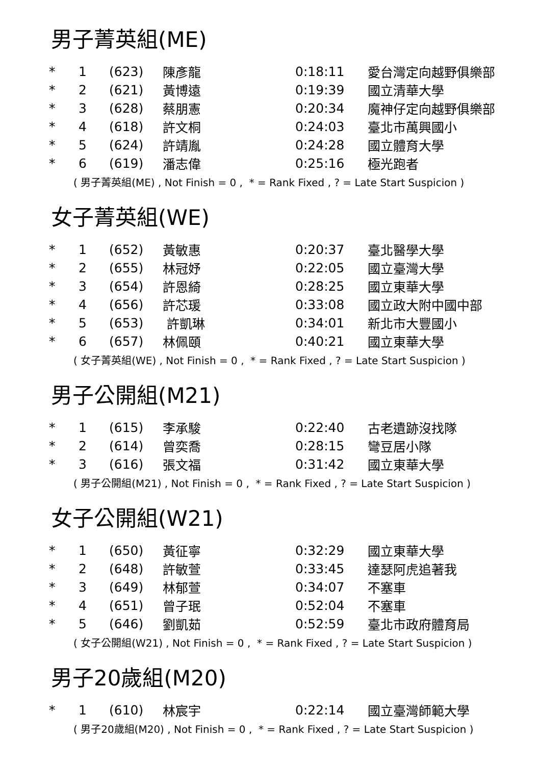男子菁英組(ME)
| * | 1 | (623) | 陳彥龍 | 0:18:11 | 愛台灣定向越野俱樂部 |
| * | 2 | (621) | 黃博遠 | 0:19:39 | 國立清華大學 |
| * | 3 | (628) | 蔡朋憲 | 0:20:34 | 魔神仔定向越野俱樂部 |
| * | 4 | (618) | 許文桐 | 0:24:03 | 臺北市萬興國小 |
| * | 5 | (624) | 許靖胤 | 0:24:28 | 國立體育大學 |
| * | 6 | (619) | 潘志偉 | 0:25:16 | 極光跑者 |
( 男子菁英組(ME) , Not Finish = 0 , * = Rank Fixed , ? = Late Start Suspicion )
女子菁英組(WE)
| * | 1 | (652) | 黃敏惠 | 0:20:37 | 臺北醫學大學 |
| * | 2 | (655) | 林冠妤 | 0:22:05 | 國立臺灣大學 |
| * | 3 | (654) | 許恩綺 | 0:28:25 | 國立東華大學 |
| * | 4 | (656) | 許芯瑗 | 0:33:08 | 國立政大附中國中部 |
| * | 5 | (653) | 許凱琳 | 0:34:01 | 新北市大豐國小 |
| * | 6 | (657) | 林佩頤 | 0:40:21 | 國立東華大學 |
( 女子菁英組(WE) , Not Finish = 0 , * = Rank Fixed , ? = Late Start Suspicion )
男子公開組(M21)
| * | 1 | (615) | 李承駿 | 0:22:40 | 古老遺跡沒找隊 |
| * | 2 | (614) | 曾奕喬 | 0:28:15 | 彎豆居小隊 |
| * | 3 | (616) | 張文福 | 0:31:42 | 國立東華大學 |
( 男子公開組(M21) , Not Finish = 0 , * = Rank Fixed , ? = Late Start Suspicion )
女子公開組(W21)
| * | 1 | (650) | 黃征寧 | 0:32:29 | 國立東華大學 |
| * | 2 | (648) | 許敏萱 | 0:33:45 | 達瑟阿虎追著我 |
| * | 3 | (649) | 林郁萱 | 0:34:07 | 不塞車 |
| * | 4 | (651) | 曾子珉 | 0:52:04 | 不塞車 |
| * | 5 | (646) | 劉凱茹 | 0:52:59 | 臺北市政府體育局 |
( 女子公開組(W21) , Not Finish = 0 , * = Rank Fixed , ? = Late Start Suspicion )
男子20歲組(M20)
| * | 1 | (610) | 林宸宇 | 0:22:14 | 國立臺灣師範大學 |
( 男子20歲組(M20) , Not Finish = 0 , * = Rank Fixed , ? = Late Start Suspicion )